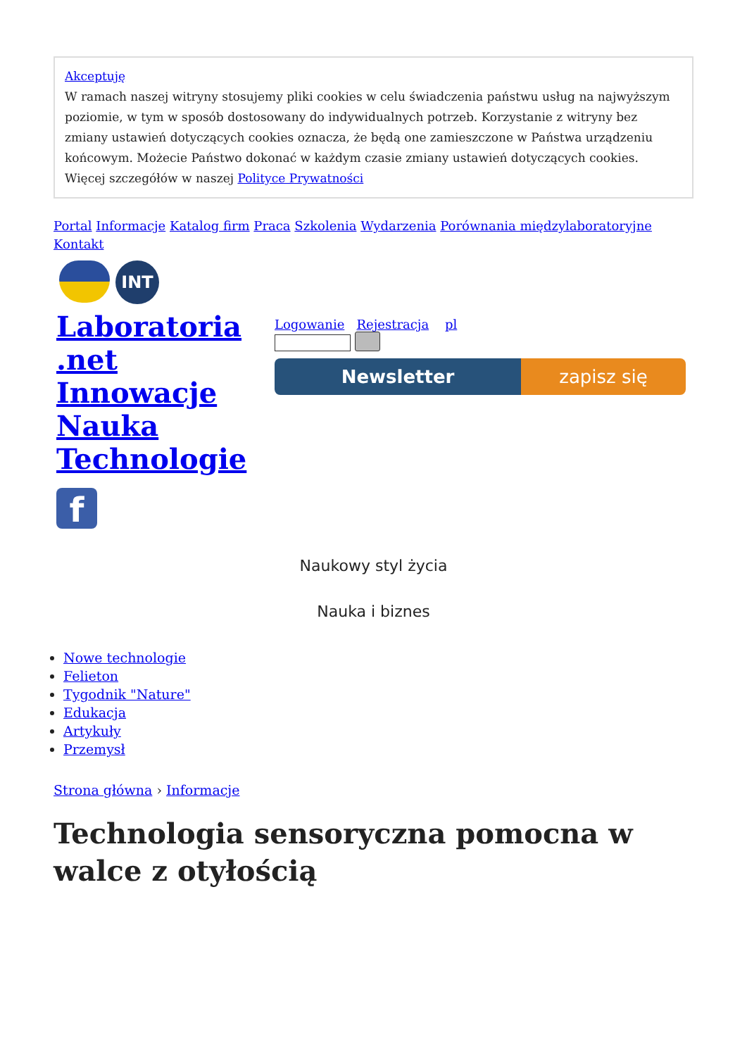Akceptuję
W ramach naszej witryny stosujemy pliki cookies w celu świadczenia państwu usług na najwyższym poziomie, w tym w sposób dostosowany do indywidualnych potrzeb. Korzystanie z witryny bez zmiany ustawień dotyczących cookies oznacza, że będą one zamieszczone w Państwa urządzeniu końcowym. Możecie Państwo dokonać w każdym czasie zmiany ustawień dotyczących cookies. Więcej szczegółów w naszej Polityce Prywatności
Portal Informacje Katalog firm Praca Szkolenia Wydarzenia Porównania międzylaboratoryjne Kontakt
INT
Laboratoria .net Innowacje Nauka Technologie
f
Logowanie Rejestracja pl
Newsletter zapisz się
Naukowy styl życia
Nauka i biznes
Nowe technologie
Felieton
Tygodnik "Nature"
Edukacja
Artykuły
Przemysł
Strona główna › Informacje
Technologia sensoryczna pomocna w walce z otyłością